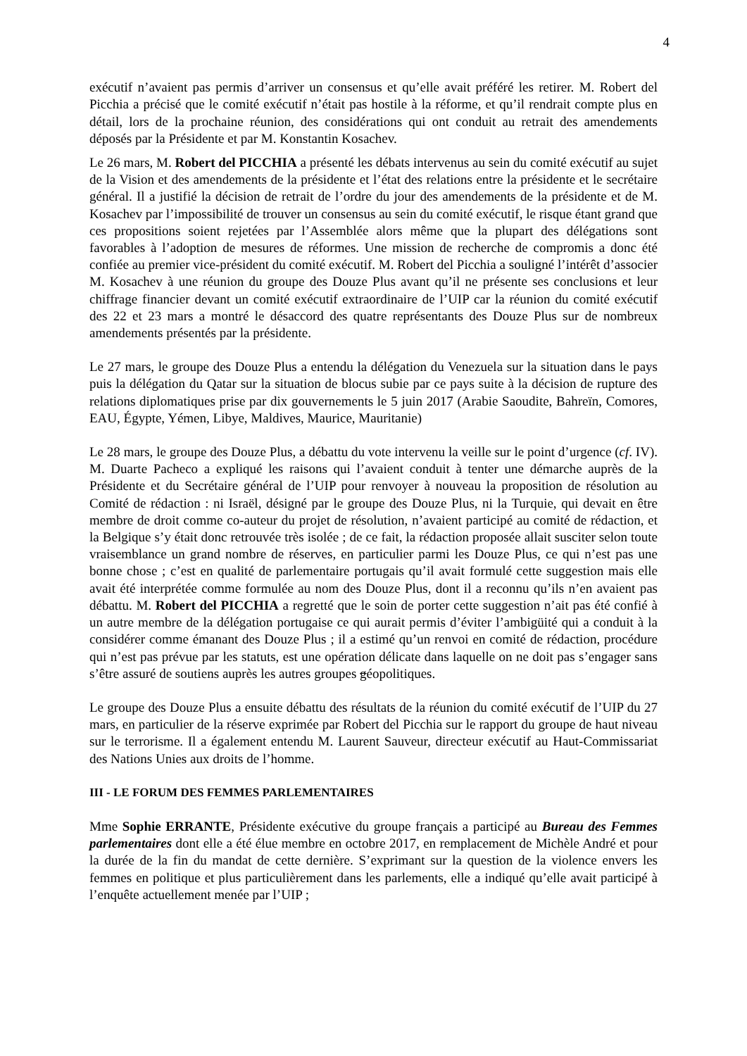4
exécutif n’avaient pas permis d’arriver un consensus et qu’elle avait préféré les retirer. M. Robert del Picchia a précisé que le comité exécutif n’était pas hostile à la réforme, et qu’il rendrait compte plus en détail, lors de la prochaine réunion, des considérations qui ont conduit au retrait des amendements déposés par la Présidente et par M. Konstantin Kosachev.
Le 26 mars, M. Robert del PICCHIA a présenté les débats intervenus au sein du comité exécutif au sujet de la Vision et des amendements de la présidente et l’état des relations entre la présidente et le secrétaire général. Il a justifié la décision de retrait de l’ordre du jour des amendements de la présidente et de M. Kosachev par l’impossibilité de trouver un consensus au sein du comité exécutif, le risque étant grand que ces propositions soient rejetées par l’Assemblée alors même que la plupart des délégations sont favorables à l’adoption de mesures de réformes. Une mission de recherche de compromis a donc été confiée au premier vice-président du comité exécutif. M. Robert del Picchia a souligné l’intérêt d’associer M. Kosachev à une réunion du groupe des Douze Plus avant qu’il ne présente ses conclusions et leur chiffrage financier devant un comité exécutif extraordinaire de l’UIP car la réunion du comité exécutif des 22 et 23 mars a montré le désaccord des quatre représentants des Douze Plus sur de nombreux amendements présentés par la présidente.
Le 27 mars, le groupe des Douze Plus a entendu la délégation du Venezuela sur la situation dans le pays puis la délégation du Qatar sur la situation de blocus subie par ce pays suite à la décision de rupture des relations diplomatiques prise par dix gouvernements le 5 juin 2017 (Arabie Saoudite, Bahreïn, Comores, EAU, Égypte, Yémen, Libye, Maldives, Maurice, Mauritanie)
Le 28 mars, le groupe des Douze Plus, a débattu du vote intervenu la veille sur le point d’urgence (cf. IV). M. Duarte Pacheco a expliqué les raisons qui l’avaient conduit à tenter une démarche auprès de la Présidente et du Secrétaire général de l’UIP pour renvoyer à nouveau la proposition de résolution au Comité de rédaction : ni Israël, désigné par le groupe des Douze Plus, ni la Turquie, qui devait en être membre de droit comme co-auteur du projet de résolution, n’avaient participé au comité de rédaction, et la Belgique s’y était donc retrouvée très isolée ; de ce fait, la rédaction proposée allait susciter selon toute vraisemblance un grand nombre de réserves, en particulier parmi les Douze Plus, ce qui n’est pas une bonne chose ; c’est en qualité de parlementaire portugais qu’il avait formulé cette suggestion mais elle avait été interprétée comme formulée au nom des Douze Plus, dont il a reconnu qu’ils n’en avaient pas débattu. M. Robert del PICCHIA a regretté que le soin de porter cette suggestion n’ait pas été confié à un autre membre de la délégation portugaise ce qui aurait permis d’éviter l’ambigüité qui a conduit à la considérer comme émanant des Douze Plus ; il a estimé qu’un renvoi en comité de rédaction, procédure qui n’est pas prévue par les statuts, est une opération délicate dans laquelle on ne doit pas s’engager sans s’être assuré de soutiens auprès les autres groupes géopolitiques.
Le groupe des Douze Plus a ensuite débattu des résultats de la réunion du comité exécutif de l’UIP du 27 mars, en particulier de la réserve exprimée par Robert del Picchia sur le rapport du groupe de haut niveau sur le terrorisme. Il a également entendu M. Laurent Sauveur, directeur exécutif au Haut-Commissariat des Nations Unies aux droits de l’homme.
III - LE FORUM DES FEMMES PARLEMENTAIRES
Mme Sophie ERRANTE, Présidente exécutive du groupe français a participé au Bureau des Femmes parlementaires dont elle a été élue membre en octobre 2017, en remplacement de Michèle André et pour la durée de la fin du mandat de cette dernière. S’exprimant sur la question de la violence envers les femmes en politique et plus particulièrement dans les parlements, elle a indiqué qu’elle avait participé à l’enquête actuellement menée par l’UIP ;